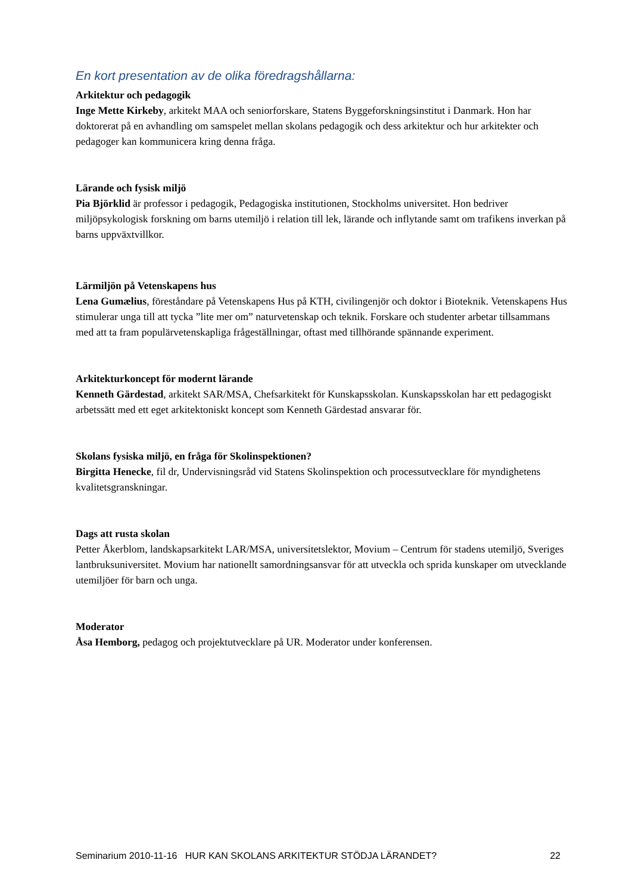En kort presentation av de olika föredragshållarna:
Arkitektur och pedagogik
Inge Mette Kirkeby, arkitekt MAA och seniorforskare, Statens Byggeforskningsinstitut i Danmark. Hon har doktorerat på en avhandling om samspelet mellan skolans pedagogik och dess arkitektur och hur arkitekter och pedagoger kan kommunicera kring denna fråga.
Lärande och fysisk miljö
Pia Björklid är professor i pedagogik, Pedagogiska institutionen, Stockholms universitet. Hon bedriver miljöpsykologisk forskning om barns utemiljö i relation till lek, lärande och inflytande samt om trafikens inverkan på barns uppväxtvillkor.
Lärmiljön på Vetenskapens hus
Lena Gumælius, föreståndare på Vetenskapens Hus på KTH, civilingenjör och doktor i Bioteknik. Vetenskapens Hus stimulerar unga till att tycka ”lite mer om” naturvetenskap och teknik. Forskare och studenter arbetar tillsammans med att ta fram populärvetenskapliga frågeställningar, oftast med tillhörande spännande experiment.
Arkitekturkoncept för modernt lärande
Kenneth Gärdestad, arkitekt SAR/MSA, Chefsarkitekt för Kunskapsskolan. Kunskapsskolan har ett pedagogiskt arbetssätt med ett eget arkitektoniskt koncept som Kenneth Gärdestad ansvarar för.
Skolans fysiska miljö, en fråga för Skolinspektionen?
Birgitta Henecke, fil dr, Undervisningsråd vid Statens Skolinspektion och processutvecklare för myndighetens kvalitetsgranskningar.
Dags att rusta skolan
Petter Åkerblom, landskapsarkitekt LAR/MSA, universitetslektor, Movium – Centrum för stadens utemiljö, Sveriges lantbruksuniversitet. Movium har nationellt samordningsansvar för att utveckla och sprida kunskaper om utvecklande utemiljöer för barn och unga.
Moderator
Åsa Hemborg, pedagog och projektutvecklare på UR. Moderator under konferensen.
Seminarium 2010-11-16 HUR KAN SKOLANS ARKITEKTUR STÖDJA LÄRANDET? 22